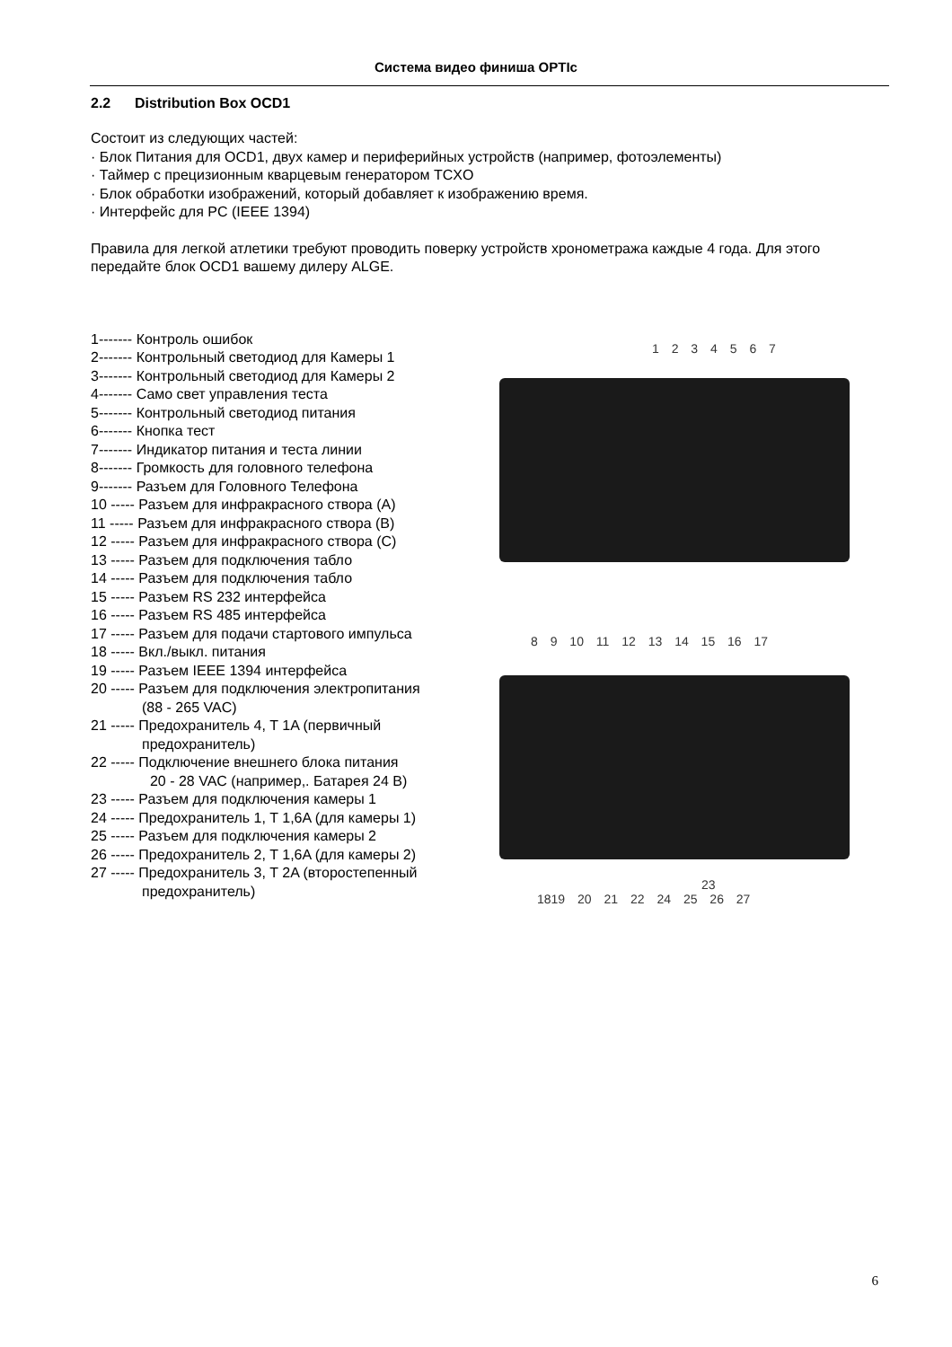Система видео финиша OPTIc
2.2 Distribution Box OCD1
Состоит из следующих частей:
· Блок Питания для OCD1, двух камер и периферийных устройств (например, фотоэлементы)
· Таймер с прецизионным кварцевым генератором TCXO
· Блок обработки изображений, который добавляет к изображению время.
· Интерфейс для PC (IEEE 1394)
Правила для легкой атлетики требуют проводить поверку устройств хронометража каждые 4 года. Для этого передайте блок OCD1 вашему дилеру ALGE.
1------- Контроль ошибок
2------- Контрольный светодиод для Камеры 1
3------- Контрольный светодиод для Камеры 2
4------- Само свет управления теста
5------- Контрольный светодиод питания
6------- Кнопка тест
7------- Индикатор питания и теста линии
8------- Громкость для головного телефона
9------- Разъем для Головного Телефона
10 ----- Разъем для инфракрасного створа (A)
11 ----- Разъем для инфракрасного створа (B)
12 ----- Разъем для инфракрасного створа (C)
13 ----- Разъем для подключения табло
14 ----- Разъем для подключения табло
15 ----- Разъем RS 232 интерфейса
16 ----- Разъем RS 485 интерфейса
17 ----- Разъем для подачи стартового импульса
18 ----- Вкл./выкл. питания
19 ----- Разъем IEEE 1394 интерфейса
20 ----- Разъем для подключения электропитания
(88 - 265 VAC)
21 ----- Предохранитель 4, T 1A (первичный
предохранитель)
22 ----- Подключение внешнего блока питания
20 - 28 VAC (например,. Батарея 24 В)
23 ----- Разъем для подключения камеры 1
24 ----- Предохранитель 1, T 1,6A (для камеры 1)
25 ----- Разъем для подключения камеры 2
26 ----- Предохранитель 2, T 1,6A (для камеры 2)
27 ----- Предохранитель 3, T 2A (второстепенный
предохранитель)
1 2 3 4 5 6 7
8 9 10 11 12 13 14 15 16 17
23
1819 20 21 22 24 25 26 27
6